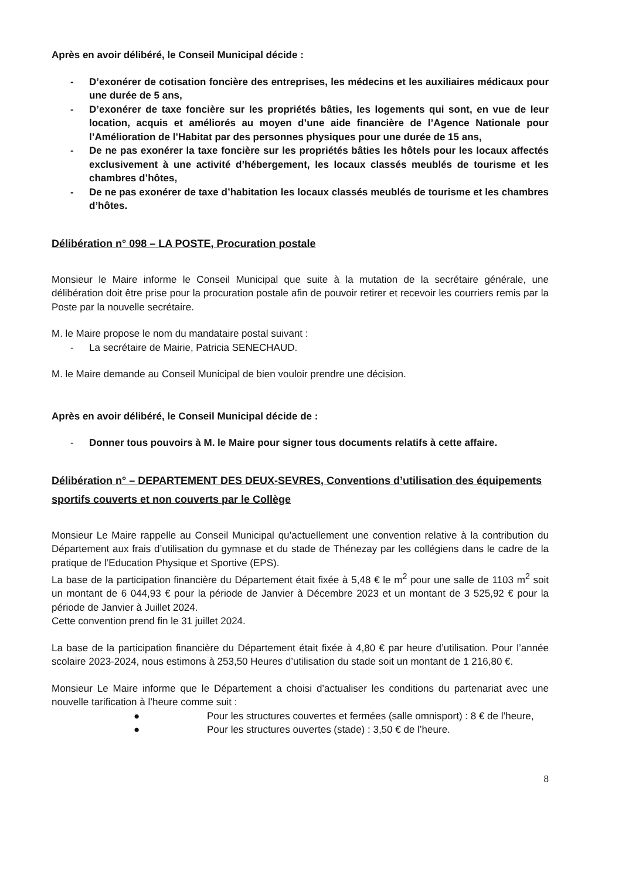Après en avoir délibéré, le Conseil Municipal décide :
- D’exonérer de cotisation foncière des entreprises, les médecins et les auxiliaires médicaux pour une durée de 5 ans,
- D’exonérer de taxe foncière sur les propriétés bâties, les logements qui sont, en vue de leur location, acquis et améliorés au moyen d’une aide financière de l’Agence Nationale pour l’Amélioration de l’Habitat par des personnes physiques pour une durée de 15 ans,
- De ne pas exonérer la taxe foncière sur les propriétés bâties les hôtels pour les locaux affectés exclusivement à une activité d’hébergement, les locaux classés meublés de tourisme et les chambres d’hôtes,
- De ne pas exonérer de taxe d’habitation les locaux classés meublés de tourisme et les chambres d’hôtes.
Délibération n° 098 – LA POSTE, Procuration postale
Monsieur le Maire informe le Conseil Municipal que suite à la mutation de la secrétaire générale, une délibération doit être prise pour la procuration postale afin de pouvoir retirer et recevoir les courriers remis par la Poste par la nouvelle secrétaire.
M. le Maire propose le nom du mandataire postal suivant :
- La secrétaire de Mairie, Patricia SENECHAUD.
M. le Maire demande au Conseil Municipal de bien vouloir prendre une décision.
Après en avoir délibéré, le Conseil Municipal décide de :
- Donner tous pouvoirs à M. le Maire pour signer tous documents relatifs à cette affaire.
Délibération n° – DEPARTEMENT DES DEUX-SEVRES, Conventions d’utilisation des équipements sportifs couverts et non couverts par le Collège
Monsieur Le Maire rappelle au Conseil Municipal qu’actuellement une convention relative à la contribution du Département aux frais d’utilisation du gymnase et du stade de Thénezay par les collégiens dans le cadre de la pratique de l’Education Physique et Sportive (EPS).
La base de la participation financière du Département était fixée à 5,48 € le m<sup>2</sup> pour une salle de 1103 m<sup>2</sup> soit un montant de 6 044,93 € pour la période de Janvier à Décembre 2023 et un montant de 3 525,92 € pour la période de Janvier à Juillet 2024.
Cette convention prend fin le 31 juillet 2024.
La base de la participation financière du Département était fixée à 4,80 € par heure d’utilisation. Pour l’année scolaire 2023-2024, nous estimons à 253,50 Heures d’utilisation du stade soit un montant de 1 216,80 €.
Monsieur Le Maire informe que le Département a choisi d’actualiser les conditions du partenariat avec une nouvelle tarification à l’heure comme suit :
● Pour les structures couvertes et fermées (salle omnisport) : 8 € de l’heure,
● Pour les structures ouvertes (stade) : 3,50 € de l’heure.
8